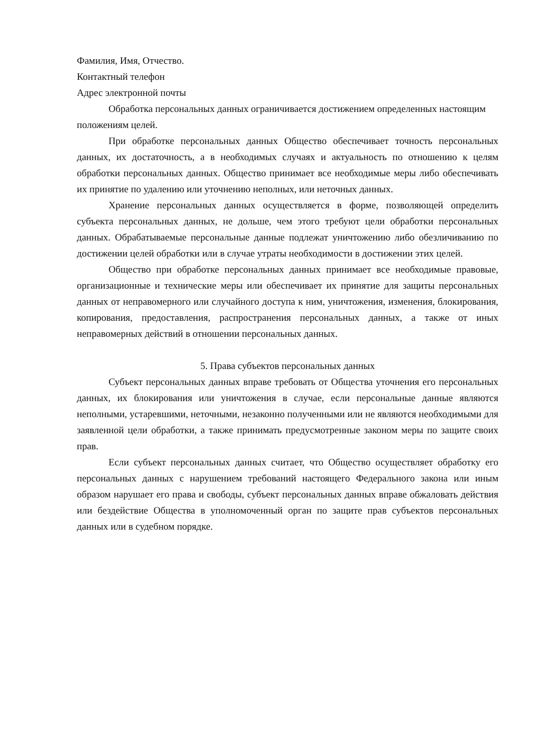Фамилия, Имя, Отчество.
Контактный телефон
Адрес электронной почты
Обработка персональных данных ограничивается достижением определенных настоящим положениям целей.
При обработке персональных данных Общество обеспечивает точность персональных данных, их достаточность, а в необходимых случаях и актуальность по отношению к целям обработки персональных данных. Общество принимает все необходимые меры либо обеспечивать их принятие по удалению или уточнению неполных, или неточных данных.
Хранение персональных данных осуществляется в форме, позволяющей определить субъекта персональных данных, не дольше, чем этого требуют цели обработки персональных данных. Обрабатываемые персональные данные подлежат уничтожению либо обезличиванию по достижении целей обработки или в случае утраты необходимости в достижении этих целей.
Общество при обработке персональных данных принимает все необходимые правовые, организационные и технические меры или обеспечивает их принятие для защиты персональных данных от неправомерного или случайного доступа к ним, уничтожения, изменения, блокирования, копирования, предоставления, распространения персональных данных, а также от иных неправомерных действий в отношении персональных данных.
5. Права субъектов персональных данных
Субъект персональных данных вправе требовать от Общества уточнения его персональных данных, их блокирования или уничтожения в случае, если персональные данные являются неполными, устаревшими, неточными, незаконно полученными или не являются необходимыми для заявленной цели обработки, а также принимать предусмотренные законом меры по защите своих прав.
Если субъект персональных данных считает, что Общество осуществляет обработку его персональных данных с нарушением требований настоящего Федерального закона или иным образом нарушает его права и свободы, субъект персональных данных вправе обжаловать действия или бездействие Общества в уполномоченный орган по защите прав субъектов персональных данных или в судебном порядке.